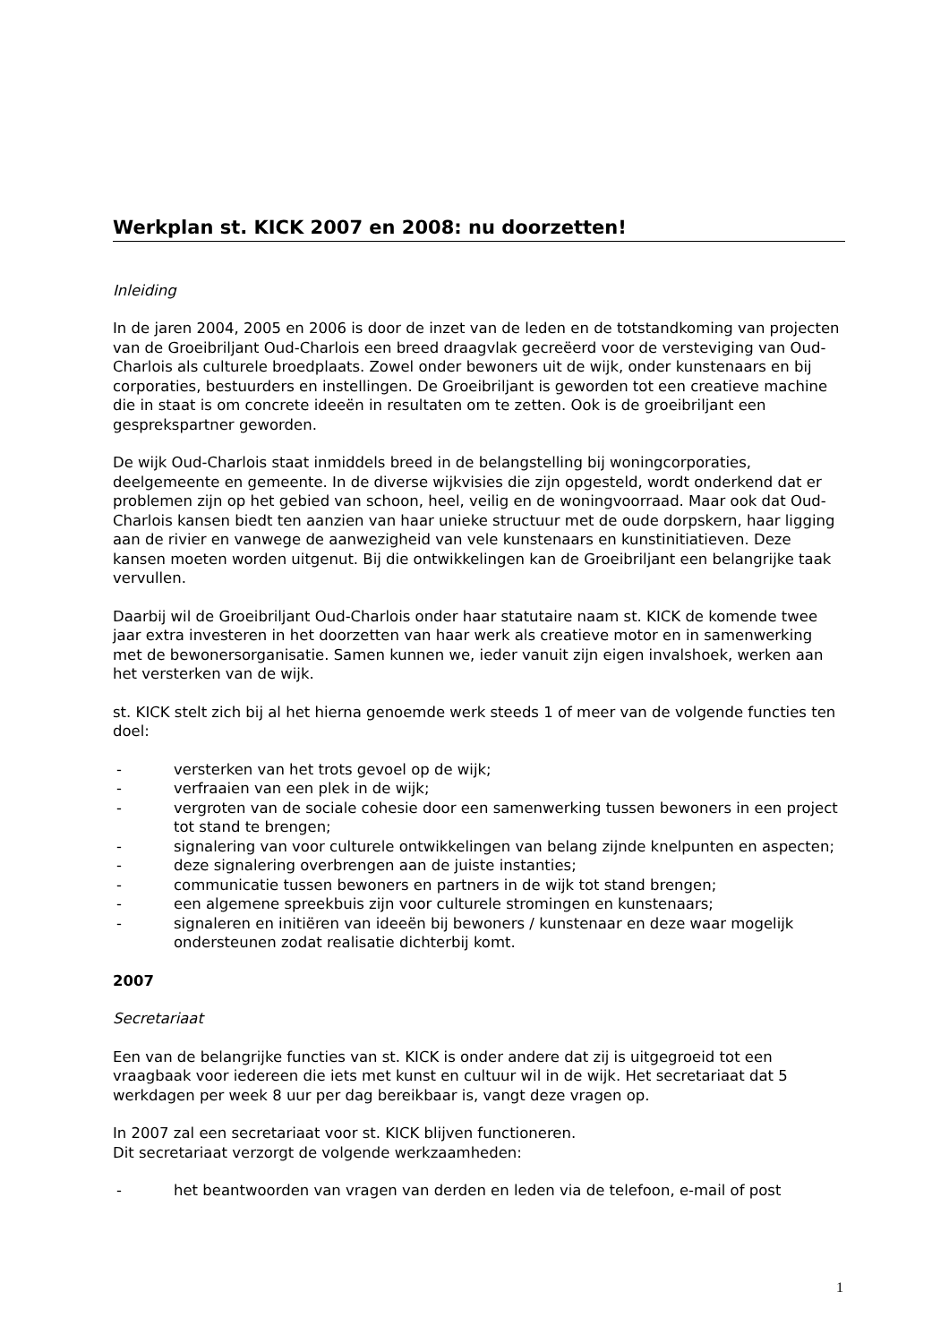Werkplan st. KICK 2007 en 2008: nu doorzetten!
Inleiding
In de jaren 2004, 2005 en 2006 is door de inzet van de leden en de totstandkoming van projecten van de Groeibriljant Oud-Charlois een breed draagvlak gecreëerd voor de versteviging van Oud-Charlois als culturele broedplaats. Zowel onder bewoners uit de wijk, onder kunstenaars en bij corporaties, bestuurders en instellingen. De Groeibriljant is geworden tot een creatieve machine die in staat is om concrete ideeën in resultaten om te zetten. Ook is de groeibriljant een gesprekspartner geworden.
De wijk Oud-Charlois staat inmiddels breed in de belangstelling bij woningcorporaties, deelgemeente en gemeente. In de diverse wijkvisies die zijn opgesteld, wordt onderkend dat er problemen zijn op het gebied van schoon, heel, veilig en de woningvoorraad. Maar ook dat Oud-Charlois kansen biedt ten aanzien van haar unieke structuur met de oude dorpskern, haar ligging aan de rivier en vanwege de aanwezigheid van vele kunstenaars en kunstinitiatieven. Deze kansen moeten worden uitgenut. Bij die ontwikkelingen kan de Groeibriljant een belangrijke taak vervullen.
Daarbij wil de Groeibriljant Oud-Charlois onder haar statutaire naam st. KICK de komende twee jaar extra investeren in het doorzetten van haar werk als creatieve motor en in samenwerking met de bewonersorganisatie. Samen kunnen we, ieder vanuit zijn eigen invalshoek, werken aan het versterken van de wijk.
st. KICK stelt zich bij al het hierna genoemde werk steeds 1 of meer van de volgende functies ten doel:
- versterken van het trots gevoel op de wijk;
- verfraaien van een plek in de wijk;
- vergroten van de sociale cohesie door een samenwerking tussen bewoners in een project tot stand te brengen;
- signalering van voor culturele ontwikkelingen van belang zijnde knelpunten en aspecten;
- deze signalering overbrengen aan de juiste instanties;
- communicatie tussen bewoners en partners in de wijk tot stand brengen;
- een algemene spreekbuis zijn voor culturele stromingen en kunstenaars;
- signaleren en initiëren van ideeën bij bewoners / kunstenaar en deze waar mogelijk ondersteunen zodat realisatie dichterbij komt.
2007
Secretariaat
Een van de belangrijke functies van st. KICK is onder andere dat zij is uitgegroeid tot een vraagbaak voor iedereen die iets met kunst en cultuur wil in de wijk. Het secretariaat dat 5 werkdagen per week 8 uur per dag bereikbaar is, vangt deze vragen op.
In 2007 zal een secretariaat voor st. KICK blijven functioneren.
Dit secretariaat verzorgt de volgende werkzaamheden:
- het beantwoorden van vragen van derden en leden via de telefoon, e-mail of post
1